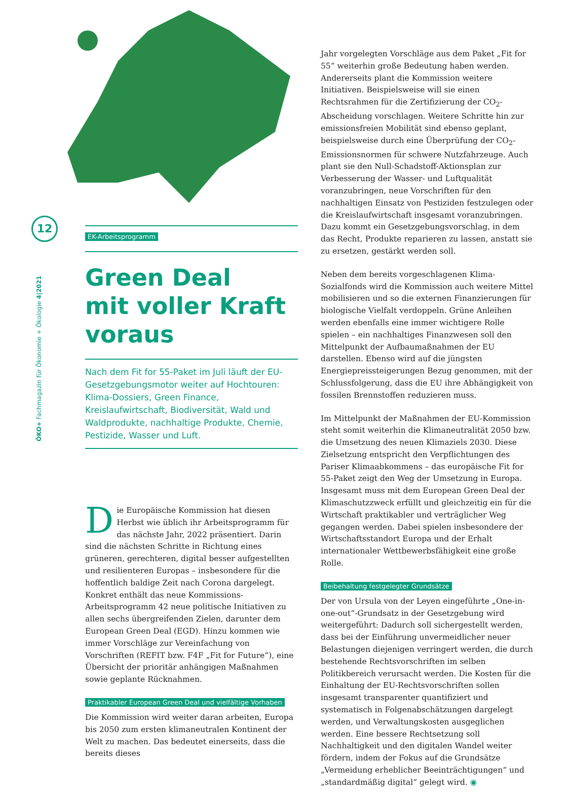12
ÖKO+ Fachmagazin für Ökonomie + Ökologie 4|2021
EK-Arbeitsprogramm
Green Deal
mit voller Kraft
voraus
Nach dem Fit for 55-Paket im Juli läuft der EU-Gesetzgebungsmotor weiter auf Hochtouren: Klima-Dossiers, Green Finance, Kreislaufwirtschaft, Biodiversität, Wald und Waldprodukte, nachhaltige Produkte, Chemie, Pestizide, Wasser und Luft.
Die Europäische Kommission hat diesen Herbst wie üblich ihr Arbeitsprogramm für das nächste Jahr, 2022 präsentiert. Darin sind die nächsten Schritte in Richtung eines grüneren, gerechteren, digital besser aufgestellten und resilienteren Europas – insbesondere für die hoffentlich baldige Zeit nach Corona dargelegt. Konkret enthält das neue Kommissions-Arbeitsprogramm 42 neue politische Initiativen zu allen sechs übergreifenden Zielen, darunter dem European Green Deal (EGD). Hinzu kommen wie immer Vorschläge zur Vereinfachung von Vorschriften (REFIT bzw. F4F „Fit for Future“), eine Übersicht der prioritär anhängigen Maßnahmen sowie geplante Rücknahmen.
Praktikabler European Green Deal und vielfältige Vorhaben
Die Kommission wird weiter daran arbeiten, Europa bis 2050 zum ersten klimaneutralen Kontinent der Welt zu machen. Das bedeutet einerseits, dass die bereits dieses
Jahr vorgelegten Vorschläge aus dem Paket „Fit for 55“ weiterhin große Bedeutung haben werden. Andererseits plant die Kommission weitere Initiativen. Beispielsweise will sie einen Rechtsrahmen für die Zertifizierung der CO<sub>2</sub>-Abscheidung vorschlagen. Weitere Schritte hin zur emissionsfreien Mobilität sind ebenso geplant, beispielsweise durch eine Überprüfung der CO<sub>2</sub>-Emissionsnormen für schwere Nutzfahrzeuge. Auch plant sie den Null-Schadstoff-Aktionsplan zur Verbesserung der Wasser- und Luftqualität voranzubringen, neue Vorschriften für den nachhaltigen Einsatz von Pestiziden festzulegen oder die Kreislaufwirtschaft insgesamt voranzubringen. Dazu kommt ein Gesetzgebungsvorschlag, in dem das Recht, Produkte reparieren zu lassen, anstatt sie zu ersetzen, gestärkt werden soll.
Neben dem bereits vorgeschlagenen Klima-Sozialfonds wird die Kommission auch weitere Mittel mobilisieren und so die externen Finanzierungen für biologische Vielfalt verdoppeln. Grüne Anleihen werden ebenfalls eine immer wichtigere Rolle spielen – ein nachhaltiges Finanzwesen soll den Mittelpunkt der Aufbaumaßnahmen der EU darstellen. Ebenso wird auf die jüngsten Energiepreissteigerungen Bezug genommen, mit der Schlussfolgerung, dass die EU ihre Abhängigkeit von fossilen Brennstoffen reduzieren muss.
Im Mittelpunkt der Maßnahmen der EU-Kommission steht somit weiterhin die Klimaneutralität 2050 bzw. die Umsetzung des neuen Klimaziels 2030. Diese Zielsetzung entspricht den Verpflichtungen des Pariser Klimaabkommens – das europäische Fit for 55-Paket zeigt den Weg der Umsetzung in Europa. Insgesamt muss mit dem European Green Deal der Klimaschutzzweck erfüllt und gleichzeitig ein für die Wirtschaft praktikabler und verträglicher Weg gegangen werden. Dabei spielen insbesondere der Wirtschaftsstandort Europa und der Erhalt internationaler Wettbewerbsfähigkeit eine große Rolle.
Beibehaltung festgelegter Grundsätze
Der von Ursula von der Leyen eingeführte „One-in-one-out“-Grundsatz in der Gesetzgebung wird weitergeführt: Dadurch soll sichergestellt werden, dass bei der Einführung unvermeidlicher neuer Belastungen diejenigen verringert werden, die durch bestehende Rechtsvorschriften im selben Politikbereich verursacht werden. Die Kosten für die Einhaltung der EU-Rechtsvorschriften sollen insgesamt transparenter quantifiziert und systematisch in Folgenabschätzungen dargelegt werden, und Verwaltungskosten ausgeglichen werden. Eine bessere Rechtsetzung soll Nachhaltigkeit und den digitalen Wandel weiter fördern, indem der Fokus auf die Grundsätze „Vermeidung erheblicher Beeinträchtigungen“ und „standardmäßig digital“ gelegt wird. ◉